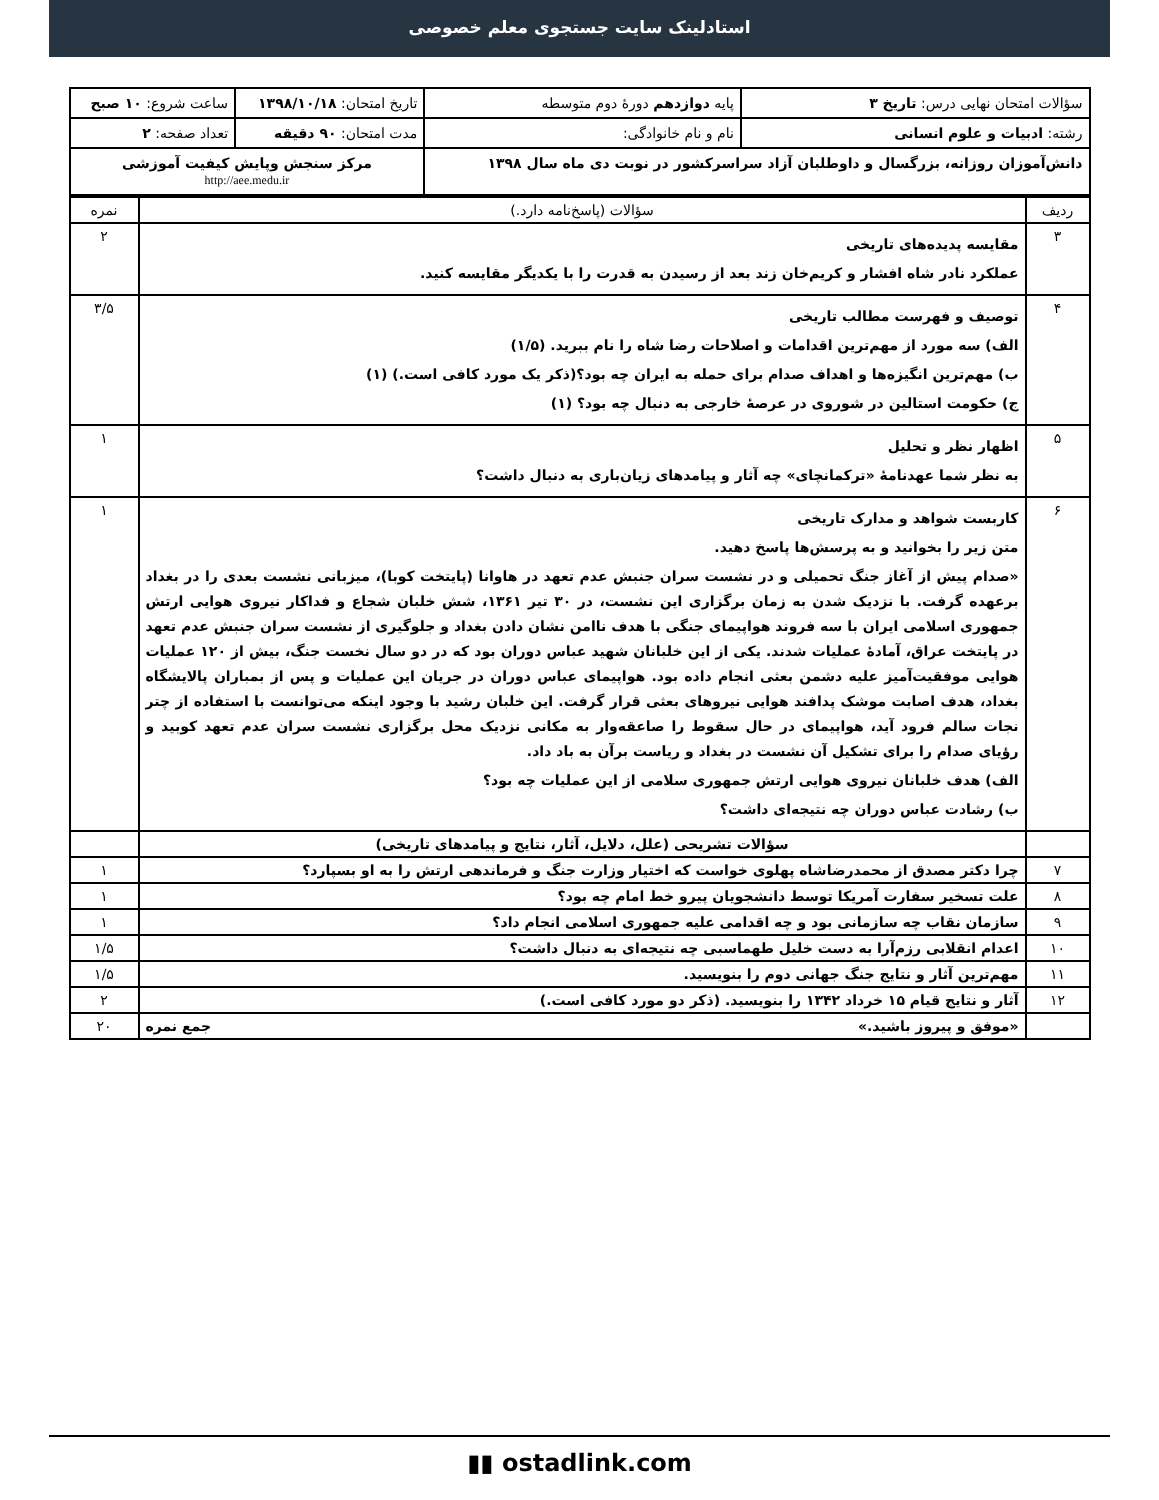استادلینک سایت جستجوی معلم خصوصی
| سؤالات امتحان نهایی درس: تاریخ ۳ | پایه دوازدهم دورهٔ دوم متوسطه | تاریخ امتحان: ۱۳۹۸/۱۰/۱۸ | ساعت شروع: ۱۰ صبح |
| رشته: ادبیات و علوم انسانی | نام و نام خانوادگی: | مدت امتحان: ۹۰ دقیقه | تعداد صفحه: ۲ |
| دانش‌آموزان روزانه، بزرگسال و داوطلبان آزاد سراسرکشور در نوبت دی ماه سال ۱۳۹۸ | | مرکز سنجش وپایش کیفیت آموزشی http://aee.medu.ir | |
| ردیف | سؤالات (پاسخ‌نامه دارد.) | نمره |
| ۳ | مقایسه پدیده‌های تاریخی عملکرد نادر شاه افشار و کریم‌خان زند بعد از رسیدن به قدرت را با یکدیگر مقایسه کنید. | ۲ |
| ۴ | توصیف و فهرست مطالب تاریخی الف) سه مورد از مهم‌ترین اقدامات و اصلاحات رضا شاه را نام ببرید. (۱/۵) ب) مهم‌ترین انگیزه‌ها و اهداف صدام برای حمله به ایران چه بود؟(ذکر یک مورد کافی است.) (۱) ج) حکومت استالین در شوروی در عرصهٔ خارجی به دنبال چه بود؟ (۱) | ۳/۵ |
| ۵ | اظهار نظر و تحلیل به نظر شما عهدنامهٔ «ترکمانچای» چه آثار و پیامدهای زیان‌باری به دنبال داشت؟ | ۱ |
| ۶ | کاربست شواهد و مدارک تاریخی متن زیر را بخوانید و به پرسش‌ها پاسخ دهید. «صدام پیش از آغاز جنگ تحمیلی و در نشست سران جنبش عدم تعهد در هاوانا (پایتخت کوبا)، میزبانی نشست بعدی را در بغداد برعهده گرفت. با نزدیک شدن به زمان برگزاری این نشست، در ۳۰ تیر ۱۳۶۱، شش خلبان شجاع و فداکار نیروی هوایی ارتش جمهوری اسلامی ایران با سه فروند هواپیمای جنگی با هدف ناامن نشان دادن بغداد و جلوگیری از نشست سران جنبش عدم تعهد در پایتخت عراق، آمادهٔ عملیات شدند. یکی از این خلبانان شهید عباس دوران بود که در دو سال نخست جنگ، بیش از ۱۲۰ عملیات هوایی موفقیت‌آمیز علیه دشمن بعثی انجام داده بود. هواپیمای عباس دوران در جریان این عملیات و پس از بمباران پالایشگاه بغداد، هدف اصابت موشک پدافند هوایی نیروهای بعثی قرار گرفت. این خلبان رشید با وجود اینکه می‌توانست با استفاده از چتر نجات سالم فرود آید، هواپیمای در حال سقوط را صاعقه‌وار به مکانی نزدیک محل برگزاری نشست سران عدم تعهد کوبید و رؤیای صدام را برای تشکیل آن نشست در بغداد و ریاست برآن به باد داد. الف) هدف خلبانان نیروی هوایی ارتش جمهوری سلامی از این عملیات چه بود؟ ب) رشادت عباس دوران چه نتیجه‌ای داشت؟ | ۱ |
| | سؤالات تشریحی (علل، دلایل، آثار، نتایج و پیامدهای تاریخی) | |
| ۷ | چرا دکتر مصدق از محمدرضاشاه پهلوی خواست که اختیار وزارت جنگ و فرماندهی ارتش را به او بسپارد؟ | ۱ |
| ۸ | علت تسخیر سفارت آمریکا توسط دانشجویان پیرو خط امام چه بود؟ | ۱ |
| ۹ | سازمان نقاب چه سازمانی بود و چه اقدامی علیه جمهوری اسلامی انجام داد؟ | ۱ |
| ۱۰ | اعدام انقلابی رزم‌آرا به دست خلیل طهماسبی چه نتیجه‌ای به دنبال داشت؟ | ۱/۵ |
| ۱۱ | مهم‌ترین آثار و نتایج جنگ جهانی دوم را بنویسید. | ۱/۵ |
| ۱۲ | آثار و نتایج قیام ۱۵ خرداد ۱۳۴۲ را بنویسید. (ذکر دو مورد کافی است.) | ۲ |
| | «موفق و پیروز باشید.» جمع نمره | ۲۰ |
▮▮ ostadlink.com